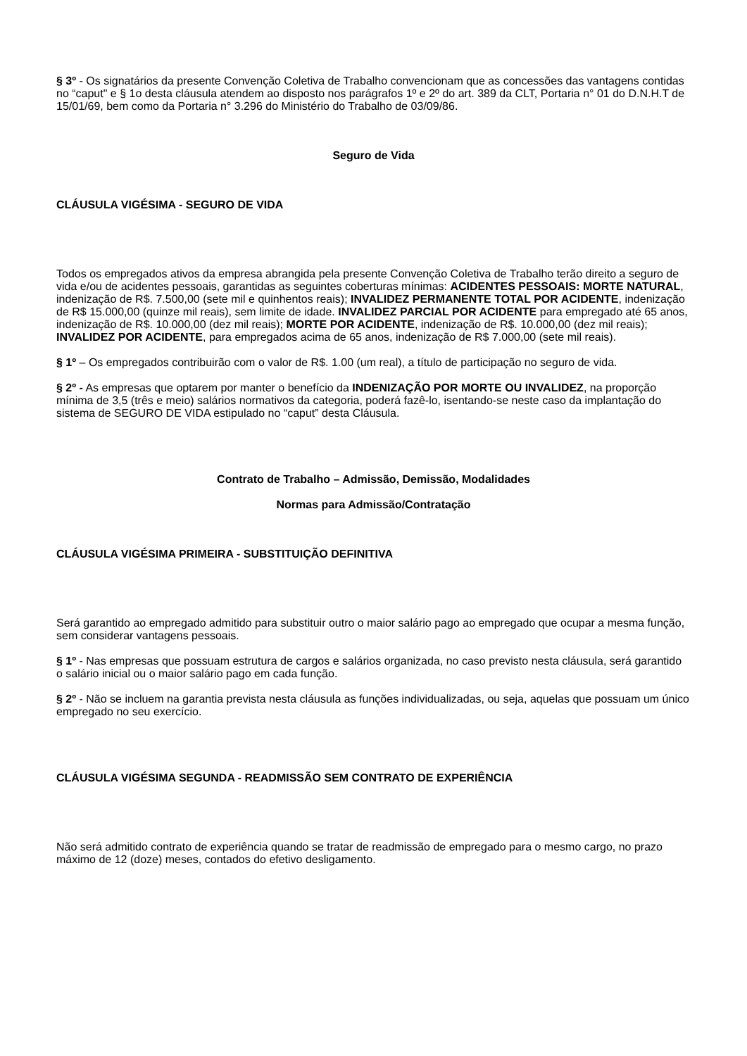§ 3º - Os signatários da presente Convenção Coletiva de Trabalho convencionam que as concessões das vantagens contidas no “caput" e § 1o desta cláusula atendem ao disposto nos parágrafos 1º e 2º do art. 389 da CLT, Portaria n° 01 do D.N.H.T de 15/01/69, bem como da Portaria n° 3.296 do Ministério do Trabalho de 03/09/86.
Seguro de Vida
CLÁUSULA VIGÉSIMA - SEGURO DE VIDA
Todos os empregados ativos da empresa abrangida pela presente Convenção Coletiva de Trabalho terão direito a seguro de vida e/ou de acidentes pessoais, garantidas as seguintes coberturas mínimas: ACIDENTES PESSOAIS: MORTE NATURAL, indenização de R$. 7.500,00 (sete mil e quinhentos reais); INVALIDEZ PERMANENTE TOTAL POR ACIDENTE, indenização de R$ 15.000,00 (quinze mil reais), sem limite de idade. INVALIDEZ PARCIAL POR ACIDENTE para empregado até 65 anos, indenização de R$. 10.000,00 (dez mil reais); MORTE POR ACIDENTE, indenização de R$. 10.000,00 (dez mil reais); INVALIDEZ POR ACIDENTE, para empregados acima de 65 anos, indenização de R$ 7.000,00 (sete mil reais).
§ 1º – Os empregados contribuirão com o valor de R$. 1.00 (um real), a título de participação no seguro de vida.
§ 2º - As empresas que optarem por manter o benefício da INDENIZAÇÃO POR MORTE OU INVALIDEZ, na proporção mínima de 3,5 (três e meio) salários normativos da categoria, poderá fazê-lo, isentando-se neste caso da implantação do sistema de SEGURO DE VIDA estipulado no “caput” desta Cláusula.
Contrato de Trabalho – Admissão, Demissão, Modalidades
Normas para Admissão/Contratação
CLÁUSULA VIGÉSIMA PRIMEIRA - SUBSTITUIÇÃO DEFINITIVA
Será garantido ao empregado admitido para substituir outro o maior salário pago ao empregado que ocupar a mesma função, sem considerar vantagens pessoais.
§ 1º - Nas empresas que possuam estrutura de cargos e salários organizada, no caso previsto nesta cláusula, será garantido o salário inicial ou o maior salário pago em cada função.
§ 2º - Não se incluem na garantia prevista nesta cláusula as funções individualizadas, ou seja, aquelas que possuam um único empregado no seu exercício.
CLÁUSULA VIGÉSIMA SEGUNDA - READMISSÃO SEM CONTRATO DE EXPERIÊNCIA
Não será admitido contrato de experiência quando se tratar de readmissão de empregado para o mesmo cargo, no prazo máximo de 12 (doze) meses, contados do efetivo desligamento.